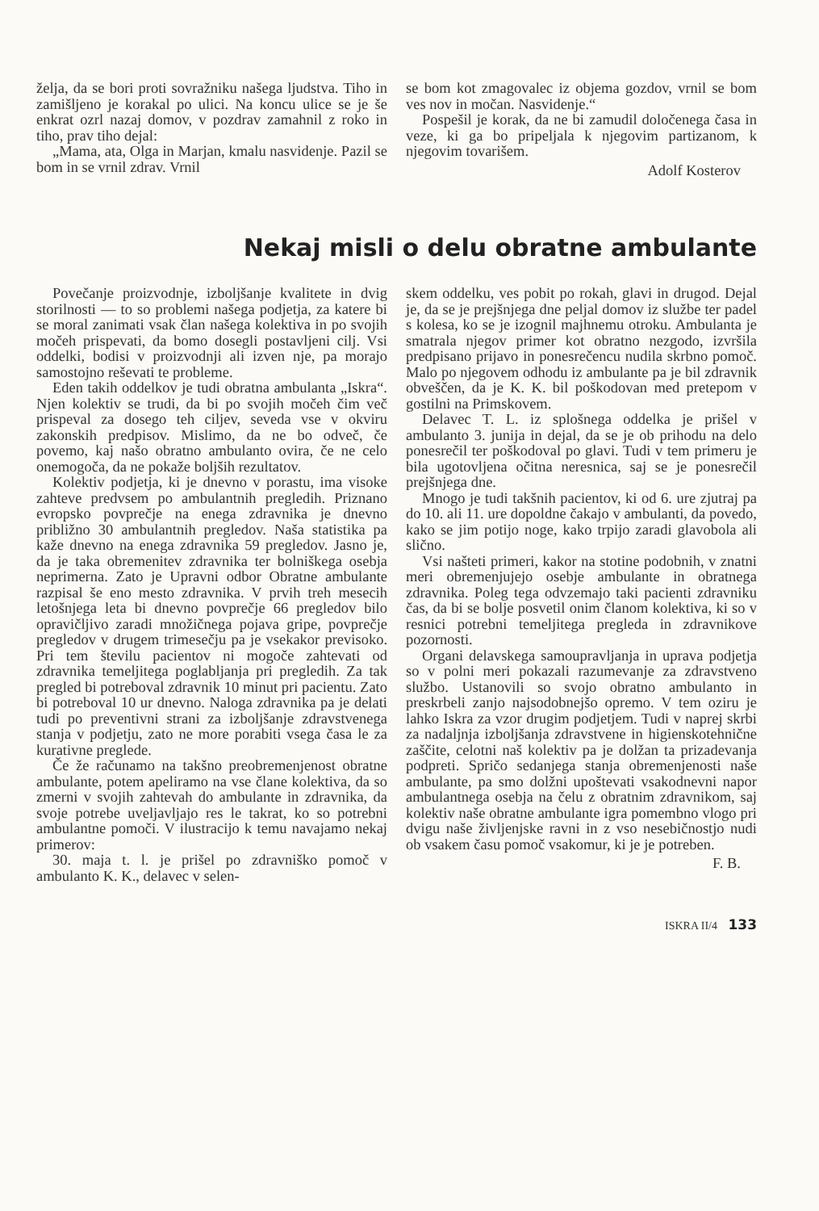želja, da se bori proti sovražniku našega ljudstva. Tiho in zamišljeno je korakal po ulici. Na koncu ulice se je še enkrat ozrl nazaj domov, v pozdrav zamahnil z roko in tiho, prav tiho dejal:
„Mama, ata, Olga in Marjan, kmalu nasvidenje. Pazil se bom in se vrnil zdrav. Vrnil
se bom kot zmagovalec iz objema gozdov, vrnil se bom ves nov in močan. Nasvidenje.“
Pospešil je korak, da ne bi zamudil določenega časa in veze, ki ga bo pripeljala k njegovim partizanom, k njegovim tovarišem.
Adolf Kosterov
Nekaj misli o delu obratne ambulante
Povečanje proizvodnje, izboljšanje kvalitete in dvig storilnosti — to so problemi našega podjetja, za katere bi se moral zanimati vsak član našega kolektiva in po svojih močeh prispevati, da bomo dosegli postavljeni cilj. Vsi oddelki, bodisi v proizvodnji ali izven nje, pa morajo samostojno reševati te probleme.
Eden takih oddelkov je tudi obratna ambulanta „Iskra“. Njen kolektiv se trudi, da bi po svojih močeh čim več prispeval za dosego teh ciljev, seveda vse v okviru zakonskih predpisov. Mislimo, da ne bo odveč, če povemo, kaj našo obratno ambulanto ovira, če ne celo onemogoča, da ne pokaže boljših rezultatov.
Kolektiv podjetja, ki je dnevno v porastu, ima visoke zahteve predvsem po ambulantnih pregledih. Priznano evropsko povprečje na enega zdravnika je dnevno približno 30 ambulantnih pregledov. Naša statistika pa kaže dnevno na enega zdravnika 59 pregledov. Jasno je, da je taka obremenitev zdravnika ter bolniškega osebja neprimerna. Zato je Upravni odbor Obratne ambulante razpisal še eno mesto zdravnika. V prvih treh mesecih letošnjega leta bi dnevno povprečje 66 pregledov bilo opravičljivo zaradi množičnega pojava gripe, povprečje pregledov v drugem trimesečju pa je vsekakor previsoko. Pri tem številu pacientov ni mogoče zahtevati od zdravnika temeljitega poglabljanja pri pregledih. Za tak pregled bi potreboval zdravnik 10 minut pri pacientu. Zato bi potreboval 10 ur dnevno. Naloga zdravnika pa je delati tudi po preventivni strani za izboljšanje zdravstvenega stanja v podjetju, zato ne more porabiti vsega časa le za kurativne preglede.
Če že računamo na takšno preobremenjenost obratne ambulante, potem apeliramo na vse člane kolektiva, da so zmerni v svojih zahtevah do ambulante in zdravnika, da svoje potrebe uveljavljajo res le takrat, ko so potrebni ambulantne pomoči. V ilustracijo k temu navajamo nekaj primerov:
30. maja t. l. je prišel po zdravniško pomoč v ambulanto K. K., delavec v selen-
skem oddelku, ves pobit po rokah, glavi in drugod. Dejal je, da se je prejšnjega dne peljal domov iz službe ter padel s kolesa, ko se je izognil majhnemu otroku. Ambulanta je smatrala njegov primer kot obratno nezgodo, izvršila predpisano prijavo in ponesrečencu nudila skrbno pomoč. Malo po njegovem odhodu iz ambulante pa je bil zdravnik obveščen, da je K. K. bil poškodovan med pretepom v gostilni na Primskovem.
Delavec T. L. iz splošnega oddelka je prišel v ambulanto 3. junija in dejal, da se je ob prihodu na delo ponesrečil ter poškodoval po glavi. Tudi v tem primeru je bila ugotovljena očitna neresnica, saj se je ponesrečil prejšnjega dne.
Mnogo je tudi takšnih pacientov, ki od 6. ure zjutraj pa do 10. ali 11. ure dopoldne čakajo v ambulanti, da povedo, kako se jim potijo noge, kako trpijo zaradi glavobola ali slično.
Vsi našteti primeri, kakor na stotine podobnih, v znatni meri obremenjujejo osebje ambulante in obratnega zdravnika. Poleg tega odvzemajo taki pacienti zdravniku čas, da bi se bolje posvetil onim članom kolektiva, ki so v resnici potrebni temeljitega pregleda in zdravnikove pozornosti.
Organi delavskega samoupravljanja in uprava podjetja so v polni meri pokazali razumevanje za zdravstveno službo. Ustanovili so svojo obratno ambulanto in preskrbeli zanjo najsodobnejšo opremo. V tem oziru je lahko Iskra za vzor drugim podjetjem. Tudi v naprej skrbi za nadaljnja izboljšanja zdravstvene in higienskotehnične zaščite, celotni naš kolektiv pa je dolžan ta prizadevanja podpreti. Spričo sedanjega stanja obremenjenosti naše ambulante, pa smo dolžni upoštevati vsakodnevni napor ambulantnega osebja na čelu z obratnim zdravnikom, saj kolektiv naše obratne ambulante igra pomembno vlogo pri dvigu naše življenjske ravni in z vso nesebičnostjo nudi ob vsakem času pomoč vsakomur, ki je je potreben.
F. B.
ISKRA II/4 133